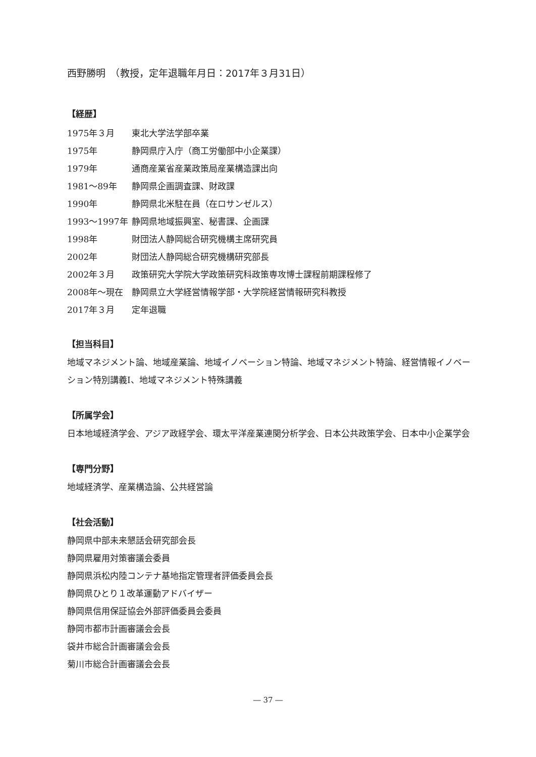西野勝明　（教授，定年退職年月日：2017年３月31日）
【経歴】
1975年３月 東北大学法学部卒業
1975年 静岡県庁入庁（商工労働部中小企業課）
1979年 通商産業省産業政策局産業構造課出向
1981～89年 静岡県企画調査課、財政課
1990年 静岡県北米駐在員（在ロサンゼルス）
1993～1997年 静岡県地域振興室、秘書課、企画課
1998年 財団法人静岡総合研究機構主席研究員
2002年 財団法人静岡総合研究機構研究部長
2002年３月 政策研究大学院大学政策研究科政策専攻博士課程前期課程修了
2008年～現在 静岡県立大学経営情報学部・大学院経営情報研究科教授
2017年３月 定年退職
【担当科目】
地域マネジメント論、地域産業論、地域イノベーション特論、地域マネジメント特論、経営情報イノベーション特別講義Ⅰ、地域マネジメント特殊講義
【所属学会】
日本地域経済学会、アジア政経学会、環太平洋産業連関分析学会、日本公共政策学会、日本中小企業学会
【専門分野】
地域経済学、産業構造論、公共経営論
【社会活動】
静岡県中部未来懇話会研究部会長
静岡県雇用対策審議会委員
静岡県浜松内陸コンテナ基地指定管理者評価委員会長
静岡県ひとり１改革運動アドバイザー
静岡県信用保証協会外部評価委員会委員
静岡市都市計画審議会会長
袋井市総合計画審議会会長
菊川市総合計画審議会会長
― 37 ―